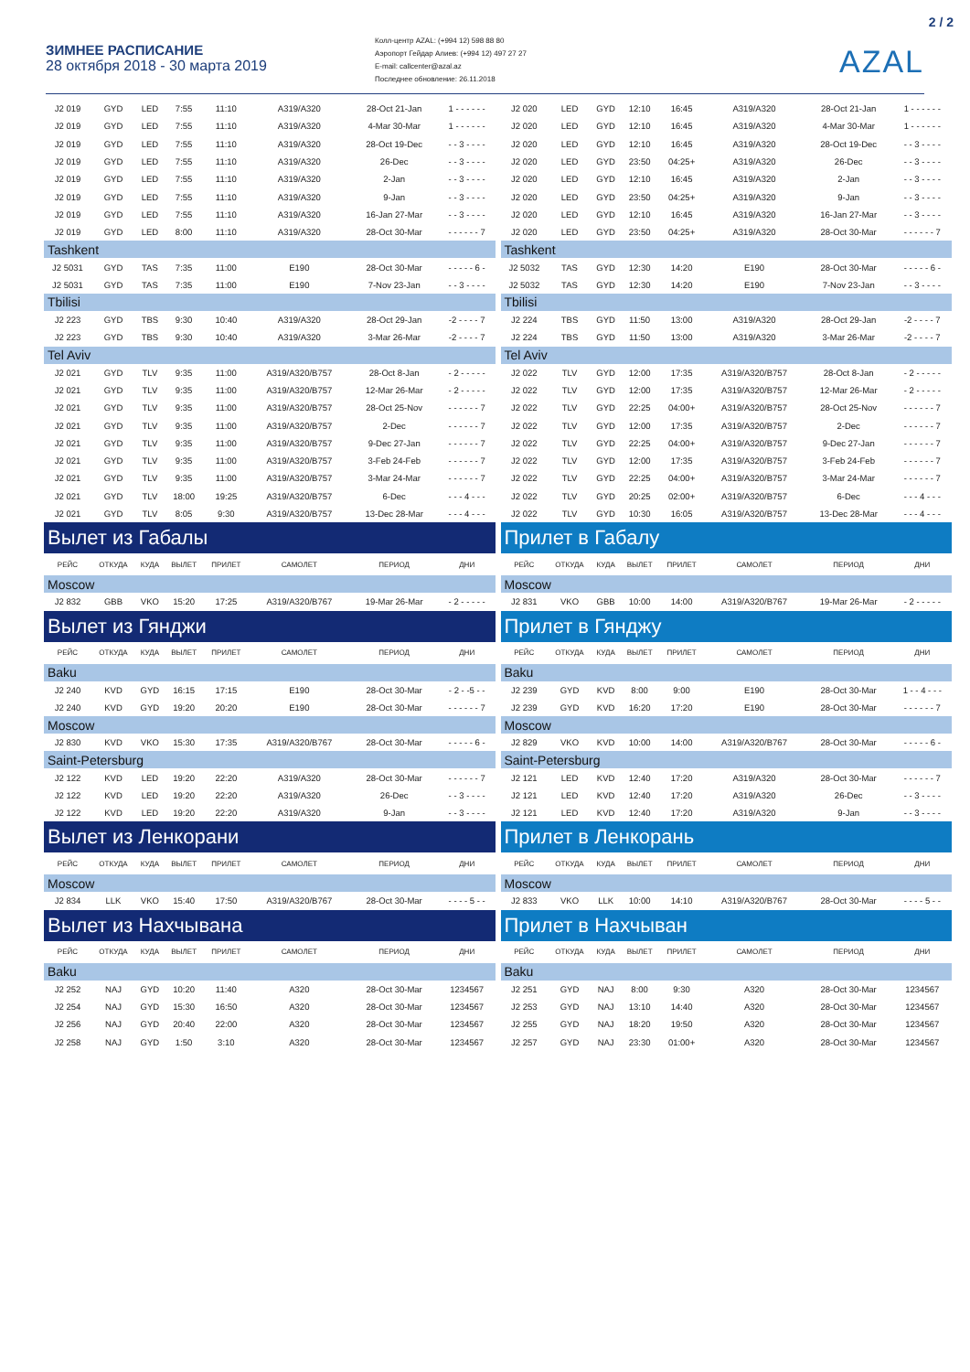2 / 2
ЗИМНЕЕ РАСПИСАНИЕ
28 октября 2018 - 30 марта 2019
Колл-центр AZAL: (+994 12) 598 88 80
Аэропорт Гейдар Алиев: (+994 12) 497 27 27
E-mail: callcenter@azal.az
Последнее обновление: 26.11.2018
AZAL
| J2 019 | GYD | LED | 7:55 | 11:10 | A319/A320 | 28-Oct 21-Jan | 1 - - - - - - |
| J2 019 | GYD | LED | 7:55 | 11:10 | A319/A320 | 4-Mar 30-Mar | 1 - - - - - - |
| J2 019 | GYD | LED | 7:55 | 11:10 | A319/A320 | 28-Oct 19-Dec | - - 3 - - - - |
| J2 019 | GYD | LED | 7:55 | 11:10 | A319/A320 | 26-Dec | - - 3 - - - - |
| J2 019 | GYD | LED | 7:55 | 11:10 | A319/A320 | 2-Jan | - - 3 - - - - |
| J2 019 | GYD | LED | 7:55 | 11:10 | A319/A320 | 9-Jan | - - 3 - - - - |
| J2 019 | GYD | LED | 7:55 | 11:10 | A319/A320 | 16-Jan 27-Mar | - - 3 - - - - |
| J2 019 | GYD | LED | 8:00 | 11:10 | A319/A320 | 28-Oct 30-Mar | - - - - - - 7 |
| Tashkent | | | | | | | |
| J2 5031 | GYD | TAS | 7:35 | 11:00 | E190 | 28-Oct 30-Mar | - - - - - 6 - |
| J2 5031 | GYD | TAS | 7:35 | 11:00 | E190 | 7-Nov 23-Jan | - - 3 - - - - |
| Tbilisi | | | | | | | |
| J2 223 | GYD | TBS | 9:30 | 10:40 | A319/A320 | 28-Oct 29-Jan | -2 - - - - 7 |
| J2 223 | GYD | TBS | 9:30 | 10:40 | A319/A320 | 3-Mar 26-Mar | -2 - - - - 7 |
| Tel Aviv | | | | | | | |
| J2 021 | GYD | TLV | 9:35 | 11:00 | A319/A320/B757 | 28-Oct 8-Jan | - 2 - - - - - |
| J2 021 | GYD | TLV | 9:35 | 11:00 | A319/A320/B757 | 12-Mar 26-Mar | - 2 - - - - - |
| J2 021 | GYD | TLV | 9:35 | 11:00 | A319/A320/B757 | 28-Oct 25-Nov | - - - - - - 7 |
| J2 021 | GYD | TLV | 9:35 | 11:00 | A319/A320/B757 | 2-Dec | - - - - - - 7 |
| J2 021 | GYD | TLV | 9:35 | 11:00 | A319/A320/B757 | 9-Dec 27-Jan | - - - - - - 7 |
| J2 021 | GYD | TLV | 9:35 | 11:00 | A319/A320/B757 | 3-Feb 24-Feb | - - - - - - 7 |
| J2 021 | GYD | TLV | 9:35 | 11:00 | A319/A320/B757 | 3-Mar 24-Mar | - - - - - - 7 |
| J2 021 | GYD | TLV | 18:00 | 19:25 | A319/A320/B757 | 6-Dec | - - - 4 - - - |
| J2 021 | GYD | TLV | 8:05 | 9:30 | A319/A320/B757 | 13-Dec 28-Mar | - - - 4 - - - |
| Вылет из Габалы | | | | | | | |
| РЕЙС | ОТКУДА | КУДА | ВЫЛЕТ | ПРИЛЕТ | САМОЛЕТ | ПЕРИОД | ДНИ |
| Moscow | | | | | | | |
| J2 832 | GBB | VKO | 15:20 | 17:25 | A319/A320/B767 | 19-Mar 26-Mar | - 2 - - - - - |
| Вылет из Гянджи | | | | | | | |
| РЕЙС | ОТКУДА | КУДА | ВЫЛЕТ | ПРИЛЕТ | САМОЛЕТ | ПЕРИОД | ДНИ |
| Baku | | | | | | | |
| J2 240 | KVD | GYD | 16:15 | 17:15 | E190 | 28-Oct 30-Mar | - 2 - -5 - - |
| J2 240 | KVD | GYD | 19:20 | 20:20 | E190 | 28-Oct 30-Mar | - - - - - - 7 |
| Moscow | | | | | | | |
| J2 830 | KVD | VKO | 15:30 | 17:35 | A319/A320/B767 | 28-Oct 30-Mar | - - - - - 6 - |
| Saint-Petersburg | | | | | | | |
| J2 122 | KVD | LED | 19:20 | 22:20 | A319/A320 | 28-Oct 30-Mar | - - - - - - 7 |
| J2 122 | KVD | LED | 19:20 | 22:20 | A319/A320 | 26-Dec | - - 3 - - - - |
| J2 122 | KVD | LED | 19:20 | 22:20 | A319/A320 | 9-Jan | - - 3 - - - - |
| Вылет из Ленкорани | | | | | | | |
| РЕЙС | ОТКУДА | КУДА | ВЫЛЕТ | ПРИЛЕТ | САМОЛЕТ | ПЕРИОД | ДНИ |
| Moscow | | | | | | | |
| J2 834 | LLK | VKO | 15:40 | 17:50 | A319/A320/B767 | 28-Oct 30-Mar | - - - - 5 - - |
| Вылет из Нахчывана | | | | | | | |
| РЕЙС | ОТКУДА | КУДА | ВЫЛЕТ | ПРИЛЕТ | САМОЛЕТ | ПЕРИОД | ДНИ |
| Baku | | | | | | | |
| J2 252 | NAJ | GYD | 10:20 | 11:40 | A320 | 28-Oct 30-Mar | 1234567 |
| J2 254 | NAJ | GYD | 15:30 | 16:50 | A320 | 28-Oct 30-Mar | 1234567 |
| J2 256 | NAJ | GYD | 20:40 | 22:00 | A320 | 28-Oct 30-Mar | 1234567 |
| J2 258 | NAJ | GYD | 1:50 | 3:10 | A320 | 28-Oct 30-Mar | 1234567 |
| J2 020 | LED | GYD | 12:10 | 16:45 | A319/A320 | 28-Oct 21-Jan | 1 - - - - - - |
| J2 020 | LED | GYD | 12:10 | 16:45 | A319/A320 | 4-Mar 30-Mar | 1 - - - - - - |
| J2 020 | LED | GYD | 12:10 | 16:45 | A319/A320 | 28-Oct 19-Dec | - - 3 - - - - |
| J2 020 | LED | GYD | 23:50 | 04:25+ | A319/A320 | 26-Dec | - - 3 - - - - |
| J2 020 | LED | GYD | 12:10 | 16:45 | A319/A320 | 2-Jan | - - 3 - - - - |
| J2 020 | LED | GYD | 23:50 | 04:25+ | A319/A320 | 9-Jan | - - 3 - - - - |
| J2 020 | LED | GYD | 12:10 | 16:45 | A319/A320 | 16-Jan 27-Mar | - - 3 - - - - |
| J2 020 | LED | GYD | 23:50 | 04:25+ | A319/A320 | 28-Oct 30-Mar | - - - - - - 7 |
| Tashkent | | | | | | | |
| J2 5032 | TAS | GYD | 12:30 | 14:20 | E190 | 28-Oct 30-Mar | - - - - - 6 - |
| J2 5032 | TAS | GYD | 12:30 | 14:20 | E190 | 7-Nov 23-Jan | - - 3 - - - - |
| Tbilisi | | | | | | | |
| J2 224 | TBS | GYD | 11:50 | 13:00 | A319/A320 | 28-Oct 29-Jan | -2 - - - - 7 |
| J2 224 | TBS | GYD | 11:50 | 13:00 | A319/A320 | 3-Mar 26-Mar | -2 - - - - 7 |
| Tel Aviv | | | | | | | |
| J2 022 | TLV | GYD | 12:00 | 17:35 | A319/A320/B757 | 28-Oct 8-Jan | - 2 - - - - - |
| J2 022 | TLV | GYD | 12:00 | 17:35 | A319/A320/B757 | 12-Mar 26-Mar | - 2 - - - - - |
| J2 022 | TLV | GYD | 22:25 | 04:00+ | A319/A320/B757 | 28-Oct 25-Nov | - - - - - - 7 |
| J2 022 | TLV | GYD | 12:00 | 17:35 | A319/A320/B757 | 2-Dec | - - - - - - 7 |
| J2 022 | TLV | GYD | 22:25 | 04:00+ | A319/A320/B757 | 9-Dec 27-Jan | - - - - - - 7 |
| J2 022 | TLV | GYD | 12:00 | 17:35 | A319/A320/B757 | 3-Feb 24-Feb | - - - - - - 7 |
| J2 022 | TLV | GYD | 22:25 | 04:00+ | A319/A320/B757 | 3-Mar 24-Mar | - - - - - - 7 |
| J2 022 | TLV | GYD | 20:25 | 02:00+ | A319/A320/B757 | 6-Dec | - - - 4 - - - |
| J2 022 | TLV | GYD | 10:30 | 16:05 | A319/A320/B757 | 13-Dec 28-Mar | - - - 4 - - - |
| Прилет в Габалу | | | | | | | |
| РЕЙС | ОТКУДА | КУДА | ВЫЛЕТ | ПРИЛЕТ | САМОЛЕТ | ПЕРИОД | ДНИ |
| Moscow | | | | | | | |
| J2 831 | VKO | GBB | 10:00 | 14:00 | A319/A320/B767 | 19-Mar 26-Mar | - 2 - - - - - |
| Прилет в Гянджу | | | | | | | |
| РЕЙС | ОТКУДА | КУДА | ВЫЛЕТ | ПРИЛЕТ | САМОЛЕТ | ПЕРИОД | ДНИ |
| Baku | | | | | | | |
| J2 239 | GYD | KVD | 8:00 | 9:00 | E190 | 28-Oct 30-Mar | 1 - - 4 - - - |
| J2 239 | GYD | KVD | 16:20 | 17:20 | E190 | 28-Oct 30-Mar | - - - - - - 7 |
| Moscow | | | | | | | |
| J2 829 | VKO | KVD | 10:00 | 14:00 | A319/A320/B767 | 28-Oct 30-Mar | - - - - - 6 - |
| Saint-Petersburg | | | | | | | |
| J2 121 | LED | KVD | 12:40 | 17:20 | A319/A320 | 28-Oct 30-Mar | - - - - - - 7 |
| J2 121 | LED | KVD | 12:40 | 17:20 | A319/A320 | 26-Dec | - - 3 - - - - |
| J2 121 | LED | KVD | 12:40 | 17:20 | A319/A320 | 9-Jan | - - 3 - - - - |
| Прилет в Ленкорань | | | | | | | |
| РЕЙС | ОТКУДА | КУДА | ВЫЛЕТ | ПРИЛЕТ | САМОЛЕТ | ПЕРИОД | ДНИ |
| Moscow | | | | | | | |
| J2 833 | VKO | LLK | 10:00 | 14:10 | A319/A320/B767 | 28-Oct 30-Mar | - - - - 5 - - |
| Прилет в Нахчыван | | | | | | | |
| РЕЙС | ОТКУДА | КУДА | ВЫЛЕТ | ПРИЛЕТ | САМОЛЕТ | ПЕРИОД | ДНИ |
| Baku | | | | | | | |
| J2 251 | GYD | NAJ | 8:00 | 9:30 | A320 | 28-Oct 30-Mar | 1234567 |
| J2 253 | GYD | NAJ | 13:10 | 14:40 | A320 | 28-Oct 30-Mar | 1234567 |
| J2 255 | GYD | NAJ | 18:20 | 19:50 | A320 | 28-Oct 30-Mar | 1234567 |
| J2 257 | GYD | NAJ | 23:30 | 01:00+ | A320 | 28-Oct 30-Mar | 1234567 |